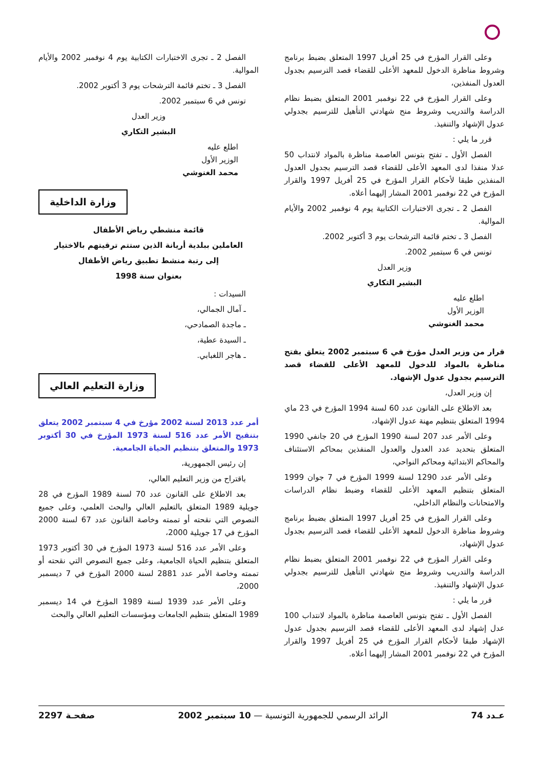وعلى القرار المؤرخ في 25 أفريل 1997 المتعلق بضبط برنامج وشروط مناظرة الدخول للمعهد الأعلى للقضاء قصد الترسيم بجدول العدول المنفذين،
وعلى القرار المؤرخ في 22 نوفمبر 2001 المتعلق بضبط نظام الدراسة والتدريب وشروط منح شهادتي التأهيل للترسيم بجدولي عدول الإشهاد والتنفيذ.
قرر ما يلي :
الفصل الأول ـ تفتح بتونس العاصمة مناظرة بالمواد لانتداب 50 عدلا منفذا لدى المعهد الأعلى للقضاء قصد الترسيم بجدول العدول المنفذين طبقا لأحكام القرار المؤرخ في 25 أفريل 1997 والقرار المؤرخ في 22 نوفمبر 2001 المشار إليهما أعلاه.
الفصل 2 ـ تجرى الاختبارات الكتابية يوم 4 نوفمبر 2002 والأيام الموالية.
الفصل 3 ـ تختم قائمة الترشحات يوم 3 أكتوبر 2002.
تونس في 6 سبتمبر 2002.
وزير العدل
البشير التكاري
اطلع عليه
الوزير الأول
محمد الغنوشي
قرار من وزير العدل مؤرخ في 6 سبتمبر 2002 يتعلق بفتح مناظرة بالمواد للدخول للمعهد الأعلى للقضاء قصد الترسيم بجدول عدول الإشهاد.
إن وزير العدل،
بعد الاطلاع على القانون عدد 60 لسنة 1994 المؤرخ في 23 ماي 1994 المتعلق بتنظيم مهنة عدول الإشهاد،
وعلى الأمر عدد 207 لسنة 1990 المؤرخ في 20 جانفي 1990 المتعلق بتحديد عدد العدول والعدول المنفذين بمحاكم الاستئناف والمحاكم الابتدائية ومحاكم النواحي،
وعلى الأمر عدد 1290 لسنة 1999 المؤرخ في 7 جوان 1999 المتعلق بتنظيم المعهد الأعلى للقضاء وضبط نظام الدراسات والامتحانات والنظام الداخلي،
وعلى القرار المؤرخ في 25 أفريل 1997 المتعلق بضبط برنامج وشروط مناظرة الدخول للمعهد الأعلى للقضاء قصد الترسيم بجدول عدول الإشهاد،
وعلى القرار المؤرخ في 22 نوفمبر 2001 المتعلق بضبط نظام الدراسة والتدريب وشروط منح شهادتي التأهيل للترسيم بجدولي عدول الإشهاد والتنفيذ.
قرر ما يلي :
الفصل الأول ـ تفتح بتونس العاصمة مناظرة بالمواد لانتداب 100 عدل إشهاد لدى المعهد الأعلى للقضاء قصد الترسيم بجدول عدول الإشهاد طبقا لأحكام القرار المؤرخ في 25 أفريل 1997 والقرار المؤرخ في 22 نوفمبر 2001 المشار إليهما أعلاه.
الفصل 2 ـ تجرى الاختبارات الكتابية يوم 4 نوفمبر 2002 والأيام الموالية.
الفصل 3 ـ تختم قائمة الترشحات يوم 3 أكتوبر 2002.
تونس في 6 سبتمبر 2002.
وزير العدل
البشير التكاري
اطلع عليه
الوزير الأول
محمد الغنوشي
وزارة الداخلية
قائمة منشطي رياض الأطفال
العاملين ببلدية أريانة الذين ستتم ترقيتهم بالاختيار
إلى رتبة منشط تطبيق رياض الأطفال
بعنوان سنة 1998
السيدات :
ـ آمال الجمالي،
ـ ماجدة الصمادحي،
ـ السيدة عطية،
ـ هاجر اللغبابي.
وزارة التعليم العالي
أمر عدد 2013 لسنة 2002 مؤرخ في 4 سبتمبر 2002 يتعلق بتنقيح الأمر عدد 516 لسنة 1973 المؤرخ في 30 أكتوبر 1973 والمتعلق بتنظيم الحياة الجامعية.
إن رئيس الجمهورية،
باقتراح من وزير التعليم العالي،
بعد الاطلاع على القانون عدد 70 لسنة 1989 المؤرخ في 28 جويلية 1989 المتعلق بالتعليم العالي والبحث العلمي، وعلى جميع النصوص التي نقحته أو تممته وخاصة القانون عدد 67 لسنة 2000 المؤرخ في 17 جويلية 2000،
وعلى الأمر عدد 516 لسنة 1973 المؤرخ في 30 أكتوبر 1973 المتعلق بتنظيم الحياة الجامعية، وعلى جميع النصوص التي نقحته أو تممته وخاصة الأمر عدد 2881 لسنة 2000 المؤرخ في 7 ديسمبر 2000،
وعلى الأمر عدد 1939 لسنة 1989 المؤرخ في 14 ديسمبر 1989 المتعلق بتنظيم الجامعات ومؤسسات التعليم العالي والبحث
عـدد 74 الرائد الرسمي للجمهورية التونسية — 10 سبتمبر 2002 صفحـة 2297